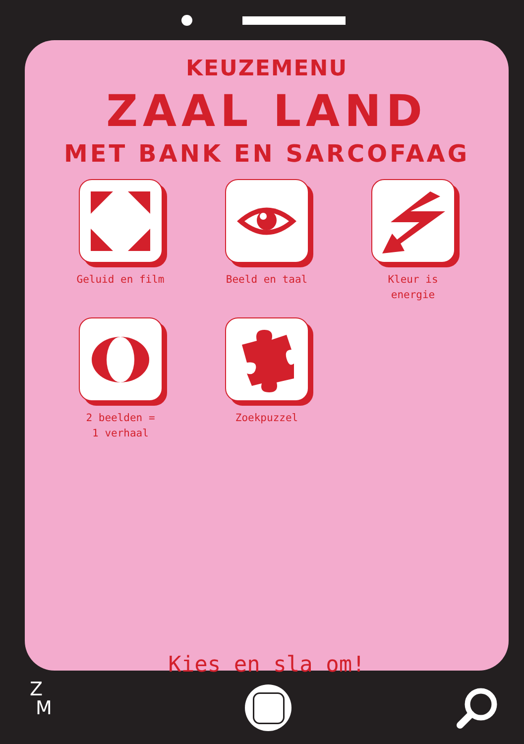KEUZEMENU
ZAAL LAND
MET BANK EN SARCOFAAG
Geluid en film
Beeld en taal
Kleur is
energie
2 beelden =
1 verhaal
Zoekpuzzel
Kies en sla om!
Z
M